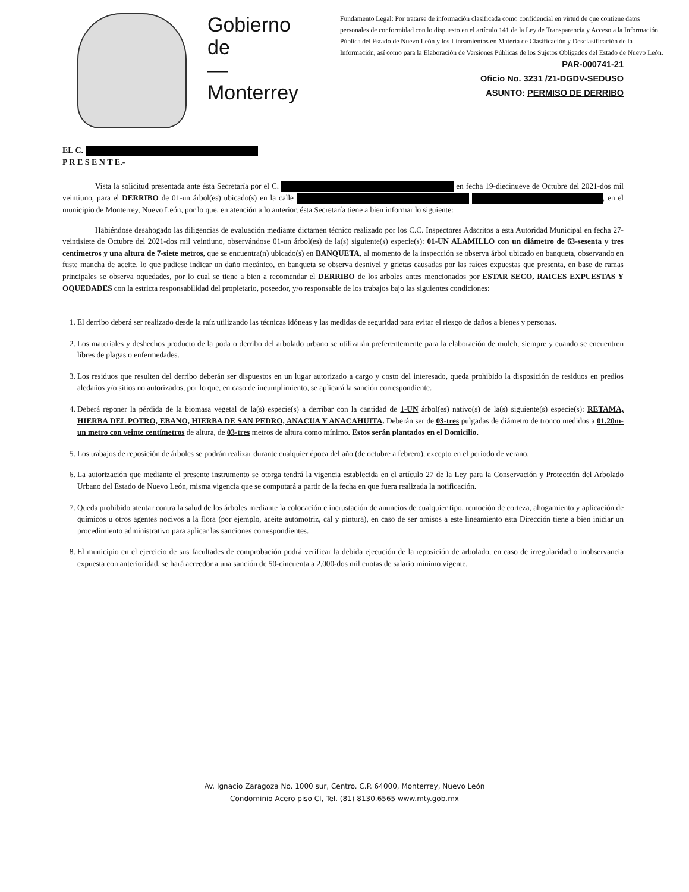Gobierno
de
—
Monterrey
Fundamento Legal: Por tratarse de información clasificada como confidencial en virtud de que contiene datos personales de conformidad con lo dispuesto en el artículo 141 de la Ley de Transparencia y Acceso a la Información Pública del Estado de Nuevo León y los Lineamientos en Materia de Clasificación y Desclasificación de la Información, así como para la Elaboración de Versiones Públicas de los Sujetos Obligados del Estado de Nuevo León.
PAR-000741-21
Oficio No. 3231 /21-DGDV-SEDUSO
ASUNTO: PERMISO DE DERRIBO
EL C.
P R E S E N T E.-
Vista la solicitud presentada ante ésta Secretaría por el C. en fecha 19-diecinueve de Octubre del 2021-dos mil veintiuno, para el DERRIBO de 01-un árbol(es) ubicado(s) en la calle , en el municipio de Monterrey, Nuevo León, por lo que, en atención a lo anterior, ésta Secretaría tiene a bien informar lo siguiente:
Habiéndose desahogado las diligencias de evaluación mediante dictamen técnico realizado por los C.C. Inspectores Adscritos a esta Autoridad Municipal en fecha 27-veintisiete de Octubre del 2021-dos mil veintiuno, observándose 01-un árbol(es) de la(s) siguiente(s) especie(s): 01-UN ALAMILLO con un diámetro de 63-sesenta y tres centímetros y una altura de 7-siete metros, que se encuentra(n) ubicado(s) en BANQUETA, al momento de la inspección se observa árbol ubicado en banqueta, observando en fuste mancha de aceite, lo que pudiese indicar un daño mecánico, en banqueta se observa desnivel y grietas causadas por las raíces expuestas que presenta, en base de ramas principales se observa oquedades, por lo cual se tiene a bien a recomendar el DERRIBO de los arboles antes mencionados por ESTAR SECO, RAICES EXPUESTAS Y OQUEDADES con la estricta responsabilidad del propietario, poseedor, y/o responsable de los trabajos bajo las siguientes condiciones:
1. El derribo deberá ser realizado desde la raíz utilizando las técnicas idóneas y las medidas de seguridad para evitar el riesgo de daños a bienes y personas.
2. Los materiales y deshechos producto de la poda o derribo del arbolado urbano se utilizarán preferentemente para la elaboración de mulch, siempre y cuando se encuentren libres de plagas o enfermedades.
3. Los residuos que resulten del derribo deberán ser dispuestos en un lugar autorizado a cargo y costo del interesado, queda prohibido la disposición de residuos en predios aledaños y/o sitios no autorizados, por lo que, en caso de incumplimiento, se aplicará la sanción correspondiente.
4. Deberá reponer la pérdida de la biomasa vegetal de la(s) especie(s) a derribar con la cantidad de 1-UN árbol(es) nativo(s) de la(s) siguiente(s) especie(s): RETAMA, HIERBA DEL POTRO, EBANO, HIERBA DE SAN PEDRO, ANACUA Y ANACAHUITA. Deberán ser de 03-tres pulgadas de diámetro de tronco medidos a 01.20m-un metro con veinte centímetros de altura, de 03-tres metros de altura como mínimo. Estos serán plantados en el Domicilio.
5. Los trabajos de reposición de árboles se podrán realizar durante cualquier época del año (de octubre a febrero), excepto en el periodo de verano.
6. La autorización que mediante el presente instrumento se otorga tendrá la vigencia establecida en el artículo 27 de la Ley para la Conservación y Protección del Arbolado Urbano del Estado de Nuevo León, misma vigencia que se computará a partir de la fecha en que fuera realizada la notificación.
7. Queda prohibido atentar contra la salud de los árboles mediante la colocación e incrustación de anuncios de cualquier tipo, remoción de corteza, ahogamiento y aplicación de químicos u otros agentes nocivos a la flora (por ejemplo, aceite automotriz, cal y pintura), en caso de ser omisos a este lineamiento esta Dirección tiene a bien iniciar un procedimiento administrativo para aplicar las sanciones correspondientes.
8. El municipio en el ejercicio de sus facultades de comprobación podrá verificar la debida ejecución de la reposición de arbolado, en caso de irregularidad o inobservancia expuesta con anterioridad, se hará acreedor a una sanción de 50-cincuenta a 2,000-dos mil cuotas de salario mínimo vigente.
Av. Ignacio Zaragoza No. 1000 sur, Centro. C.P. 64000, Monterrey, Nuevo León
Condominio Acero piso CI, Tel. (81) 8130.6565 www.mty.gob.mx